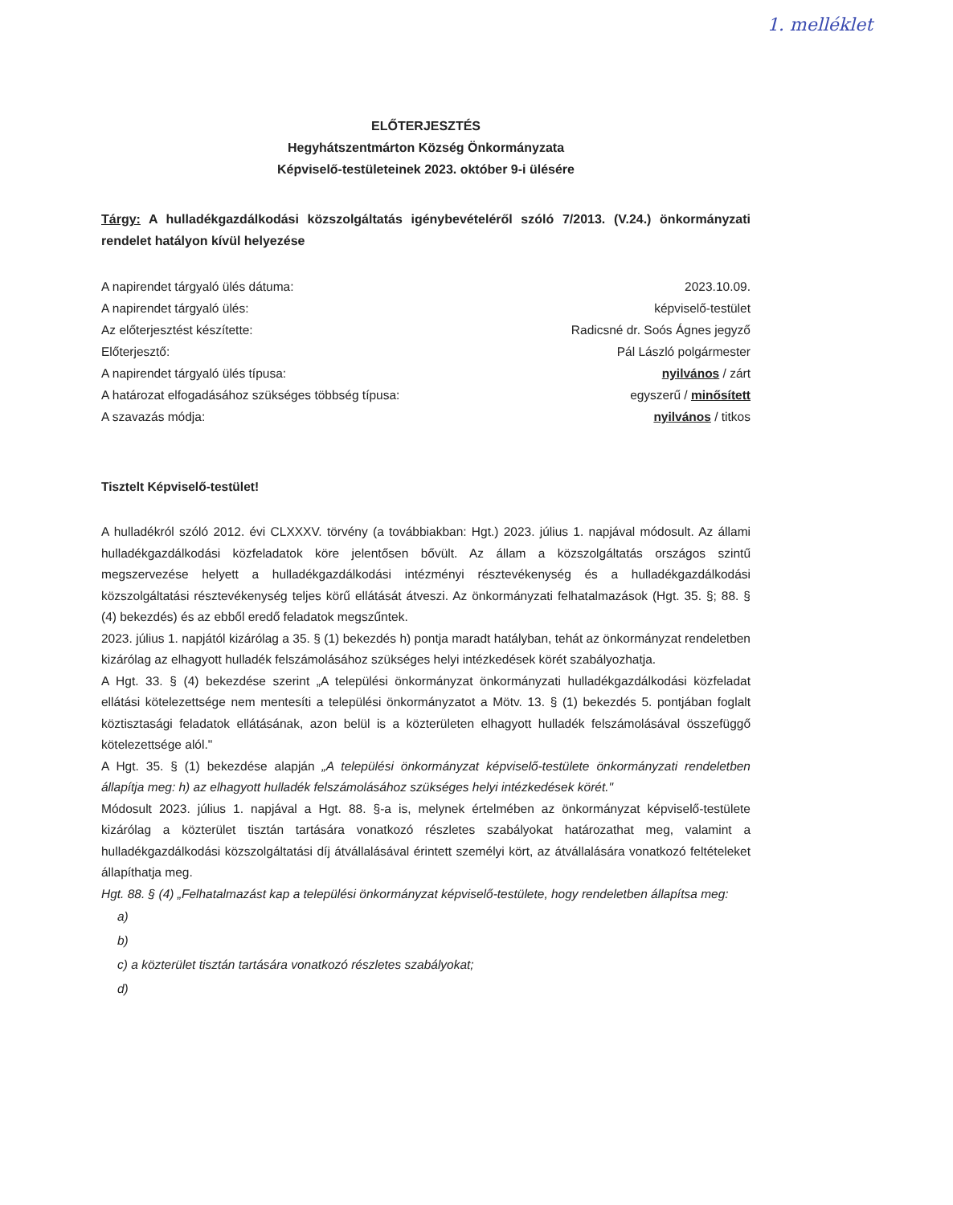1. melléklet
ELŐTERJESZTÉS
Hegyhátszentmárton Község Önkormányzata
Képviselő-testületeinek 2023. október 9-i ülésére
Tárgy: A hulladékgazdálkodási közszolgáltatás igénybevételéről szóló 7/2013. (V.24.) önkormányzati rendelet hatályon kívül helyezése
| A napirendet tárgyaló ülés dátuma: | 2023.10.09. |
| A napirendet tárgyaló ülés: | képviselő-testület |
| Az előterjesztést készítette: | Radicsné dr. Soós Ágnes jegyző |
| Előterjesztő: | Pál László polgármester |
| A napirendet tárgyaló ülés típusa: | nyilvános / zárt |
| A határozat elfogadásához szükséges többség típusa: | egyszerű / minősített |
| A szavazás módja: | nyilvános / titkos |
Tisztelt Képviselő-testület!
A hulladékról szóló 2012. évi CLXXXV. törvény (a továbbiakban: Hgt.) 2023. július 1. napjával módosult. Az állami hulladékgazdálkodási közfeladatok köre jelentősen bővült. Az állam a közszolgáltatás országos szintű megszervezése helyett a hulladékgazdálkodási intézményi résztevékenység és a hulladékgazdálkodási közszolgáltatási résztevékenység teljes körű ellátását átveszi. Az önkormányzati felhatalmazások (Hgt. 35. §; 88. § (4) bekezdés) és az ebből eredő feladatok megszűntek.
2023. július 1. napjától kizárólag a 35. § (1) bekezdés h) pontja maradt hatályban, tehát az önkormányzat rendeletben kizárólag az elhagyott hulladék felszámolásához szükséges helyi intézkedések körét szabályozhatja.
A Hgt. 33. § (4) bekezdése szerint „A települési önkormányzat önkormányzati hulladékgazdálkodási közfeladat ellátási kötelezettsége nem mentesíti a települési önkormányzatot a Mötv. 13. § (1) bekezdés 5. pontjában foglalt köztisztasági feladatok ellátásának, azon belül is a közterületen elhagyott hulladék felszámolásával összefüggő kötelezettsége alól."
A Hgt. 35. § (1) bekezdése alapján „A települési önkormányzat képviselő-testülete önkormányzati rendeletben állapítja meg: h) az elhagyott hulladék felszámolásához szükséges helyi intézkedések körét."
Módosult 2023. július 1. napjával a Hgt. 88. §-a is, melynek értelmében az önkormányzat képviselő-testülete kizárólag a közterület tisztán tartására vonatkozó részletes szabályokat határozathat meg, valamint a hulladékgazdálkodási közszolgáltatási díj átvállalásával érintett személyi kört, az átvállalására vonatkozó feltételeket állapíthatja meg.
Hgt. 88. § (4) „Felhatalmazást kap a települési önkormányzat képviselő-testülete, hogy rendeletben állapítsa meg:
a)
b)
c) a közterület tisztán tartására vonatkozó részletes szabályokat;
d)